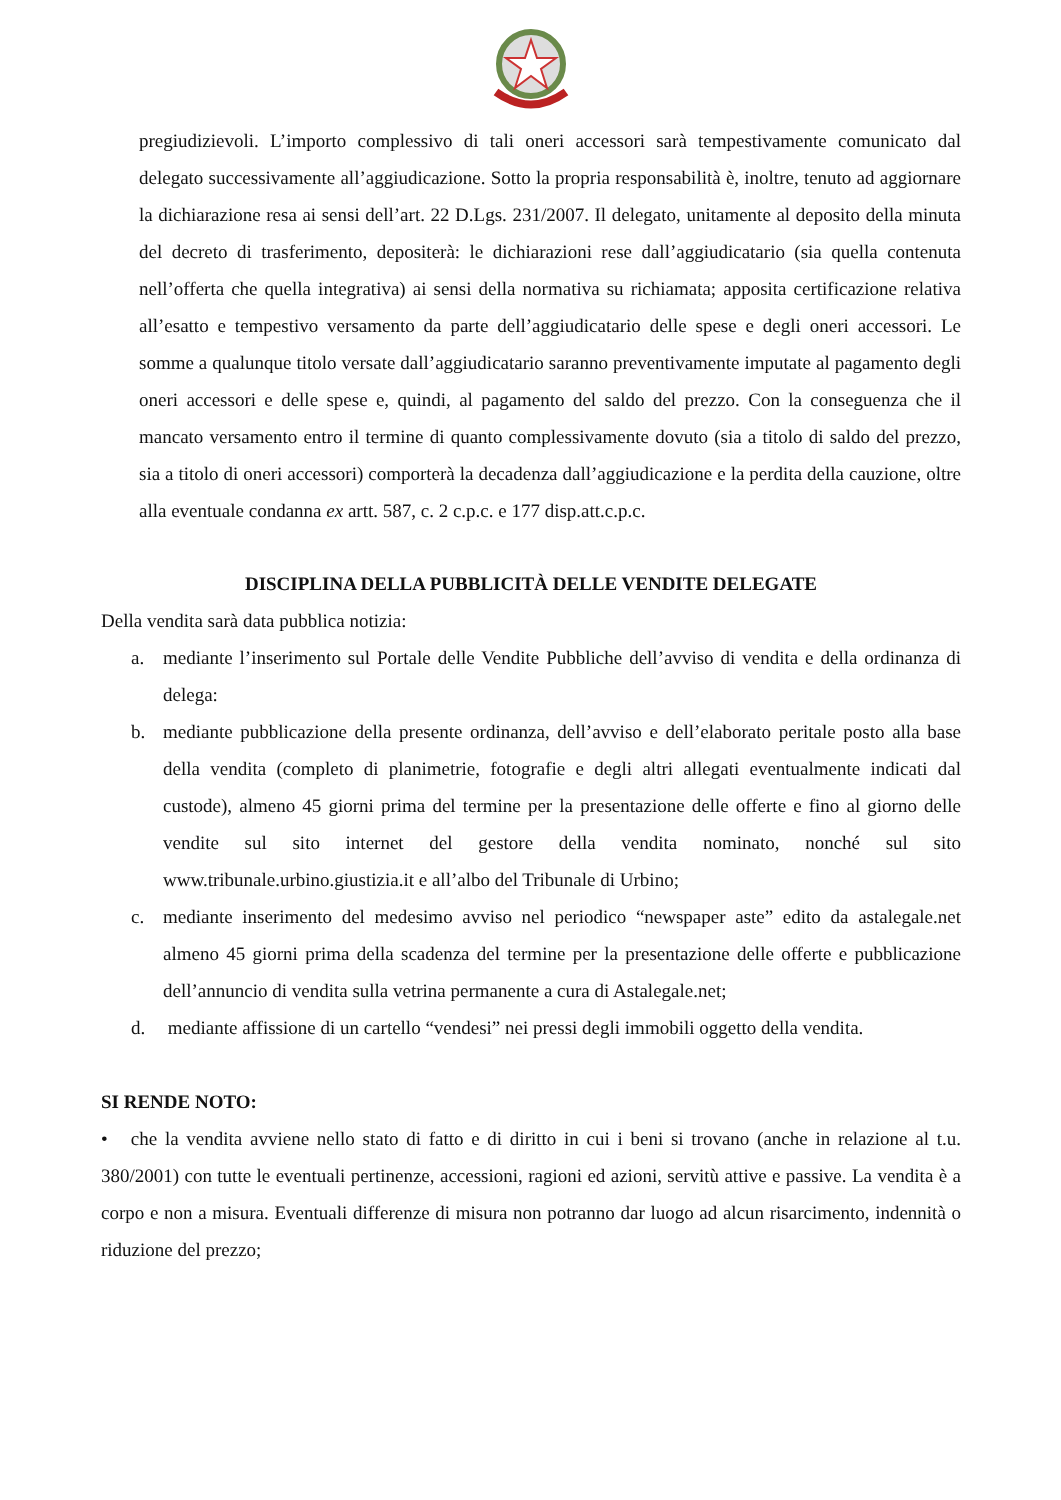pregiudizievoli. L’importo complessivo di tali oneri accessori sarà tempestivamente comunicato dal delegato successivamente all’aggiudicazione. Sotto la propria responsabilità è, inoltre, tenuto ad aggiornare la dichiarazione resa ai sensi dell’art. 22 D.Lgs. 231/2007. Il delegato, unitamente al deposito della minuta del decreto di trasferimento, depositerà: le dichiarazioni rese dall’aggiudicatario (sia quella contenuta nell’offerta che quella integrativa) ai sensi della normativa su richiamata; apposita certificazione relativa all’esatto e tempestivo versamento da parte dell’aggiudicatario delle spese e degli oneri accessori. Le somme a qualunque titolo versate dall’aggiudicatario saranno preventivamente imputate al pagamento degli oneri accessori e delle spese e, quindi, al pagamento del saldo del prezzo. Con la conseguenza che il mancato versamento entro il termine di quanto complessivamente dovuto (sia a titolo di saldo del prezzo, sia a titolo di oneri accessori) comporterà la decadenza dall’aggiudicazione e la perdita della cauzione, oltre alla eventuale condanna ex artt. 587, c. 2 c.p.c. e 177 disp.att.c.p.c.
DISCIPLINA DELLA PUBBLICITÀ DELLE VENDITE DELEGATE
Della vendita sarà data pubblica notizia:
a. mediante l’inserimento sul Portale delle Vendite Pubbliche dell’avviso di vendita e della ordinanza di delega:
b. mediante pubblicazione della presente ordinanza, dell’avviso e dell’elaborato peritale posto alla base della vendita (completo di planimetrie, fotografie e degli altri allegati eventualmente indicati dal custode), almeno 45 giorni prima del termine per la presentazione delle offerte e fino al giorno delle vendite sul sito internet del gestore della vendita nominato, nonché sul sito www.tribunale.urbino.giustizia.it e all’albo del Tribunale di Urbino;
c. mediante inserimento del medesimo avviso nel periodico “newspaper aste” edito da astalegale.net almeno 45 giorni prima della scadenza del termine per la presentazione delle offerte e pubblicazione dell’annuncio di vendita sulla vetrina permanente a cura di Astalegale.net;
d. mediante affissione di un cartello “vendesi” nei pressi degli immobili oggetto della vendita.
SI RENDE NOTO:
• che la vendita avviene nello stato di fatto e di diritto in cui i beni si trovano (anche in relazione al t.u. 380/2001) con tutte le eventuali pertinenze, accessioni, ragioni ed azioni, servitù attive e passive. La vendita è a corpo e non a misura. Eventuali differenze di misura non potranno dar luogo ad alcun risarcimento, indennità o riduzione del prezzo;